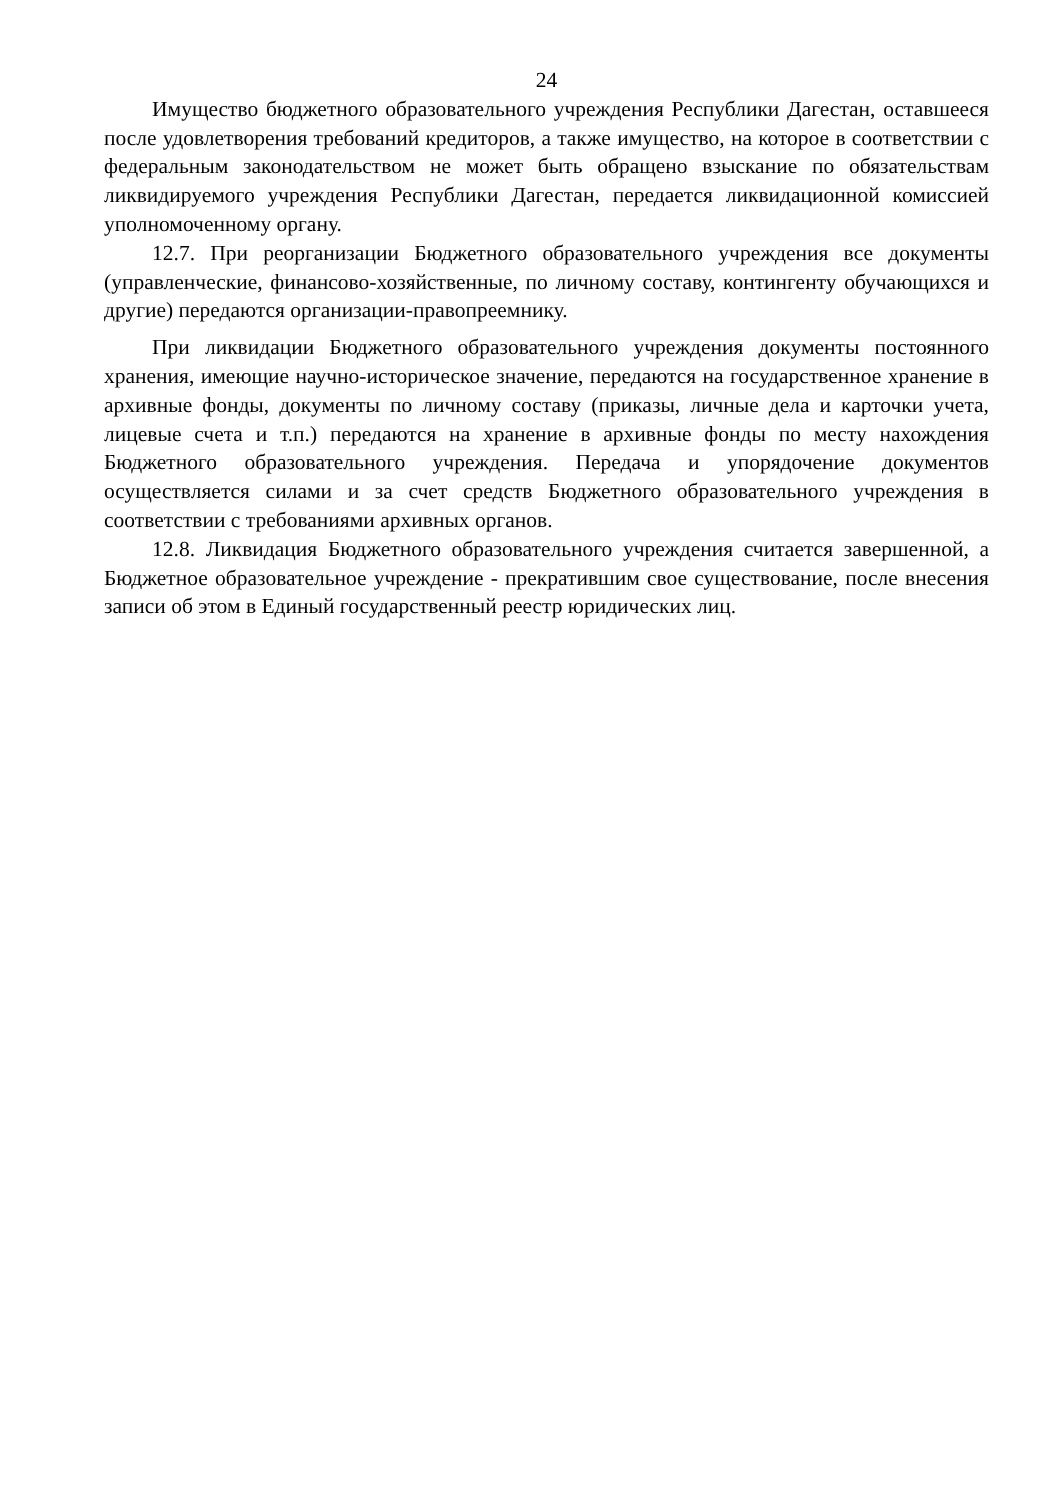24
Имущество бюджетного образовательного учреждения Республики Дагестан, оставшееся после удовлетворения требований кредиторов, а также имущество, на которое в соответствии с федеральным законодательством не может быть обращено взыскание по обязательствам ликвидируемого учреждения Республики Дагестан, передается ликвидационной комиссией уполномоченному органу.
12.7. При реорганизации Бюджетного образовательного учреждения все документы (управленческие, финансово-хозяйственные, по личному составу, контингенту обучающихся и другие) передаются организации-правопреемнику.
При ликвидации Бюджетного образовательного учреждения документы постоянного хранения, имеющие научно-историческое значение, передаются на государственное хранение в архивные фонды, документы по личному составу (приказы, личные дела и карточки учета, лицевые счета и т.п.) передаются на хранение в архивные фонды по месту нахождения Бюджетного образовательного учреждения. Передача и упорядочение документов осуществляется силами и за счет средств Бюджетного образовательного учреждения в соответствии с требованиями архивных органов.
12.8. Ликвидация Бюджетного образовательного учреждения считается завершенной, а Бюджетное образовательное учреждение - прекратившим свое существование, после внесения записи об этом в Единый государственный реестр юридических лиц.